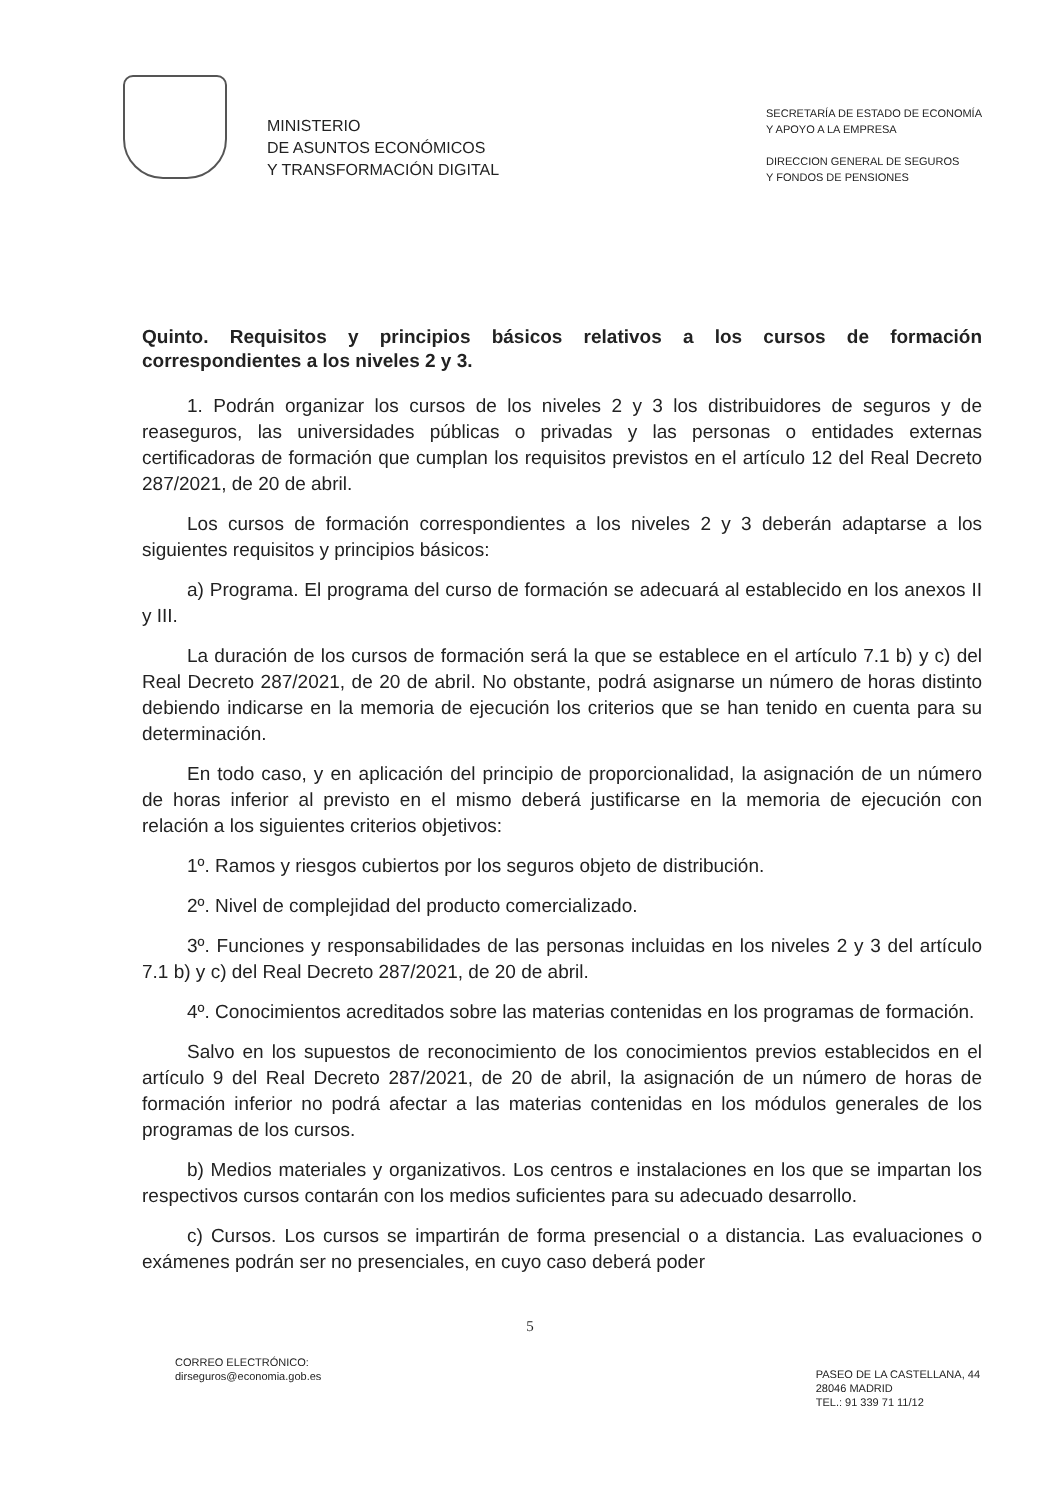MINISTERIO
DE ASUNTOS ECONÓMICOS
Y TRANSFORMACIÓN DIGITAL
SECRETARÍA DE ESTADO DE ECONOMÍA
Y APOYO A LA EMPRESA
DIRECCION GENERAL DE SEGUROS
Y FONDOS DE PENSIONES
Quinto. Requisitos y principios básicos relativos a los cursos de formación correspondientes a los niveles 2 y 3.
1. Podrán organizar los cursos de los niveles 2 y 3 los distribuidores de seguros y de reaseguros, las universidades públicas o privadas y las personas o entidades externas certificadoras de formación que cumplan los requisitos previstos en el artículo 12 del Real Decreto 287/2021, de 20 de abril.
Los cursos de formación correspondientes a los niveles 2 y 3 deberán adaptarse a los siguientes requisitos y principios básicos:
a) Programa. El programa del curso de formación se adecuará al establecido en los anexos II y III.
La duración de los cursos de formación será la que se establece en el artículo 7.1 b) y c) del Real Decreto 287/2021, de 20 de abril. No obstante, podrá asignarse un número de horas distinto debiendo indicarse en la memoria de ejecución los criterios que se han tenido en cuenta para su determinación.
En todo caso, y en aplicación del principio de proporcionalidad, la asignación de un número de horas inferior al previsto en el mismo deberá justificarse en la memoria de ejecución con relación a los siguientes criterios objetivos:
1º. Ramos y riesgos cubiertos por los seguros objeto de distribución.
2º. Nivel de complejidad del producto comercializado.
3º. Funciones y responsabilidades de las personas incluidas en los niveles 2 y 3 del artículo 7.1 b) y c) del Real Decreto 287/2021, de 20 de abril.
4º. Conocimientos acreditados sobre las materias contenidas en los programas de formación.
Salvo en los supuestos de reconocimiento de los conocimientos previos establecidos en el artículo 9 del Real Decreto 287/2021, de 20 de abril, la asignación de un número de horas de formación inferior no podrá afectar a las materias contenidas en los módulos generales de los programas de los cursos.
b) Medios materiales y organizativos. Los centros e instalaciones en los que se impartan los respectivos cursos contarán con los medios suficientes para su adecuado desarrollo.
c) Cursos. Los cursos se impartirán de forma presencial o a distancia. Las evaluaciones o exámenes podrán ser no presenciales, en cuyo caso deberá poder
5
CORREO ELECTRÓNICO:
dirseguros@economia.gob.es
PASEO DE LA CASTELLANA, 44
28046 MADRID
TEL.: 91 339 71 11/12